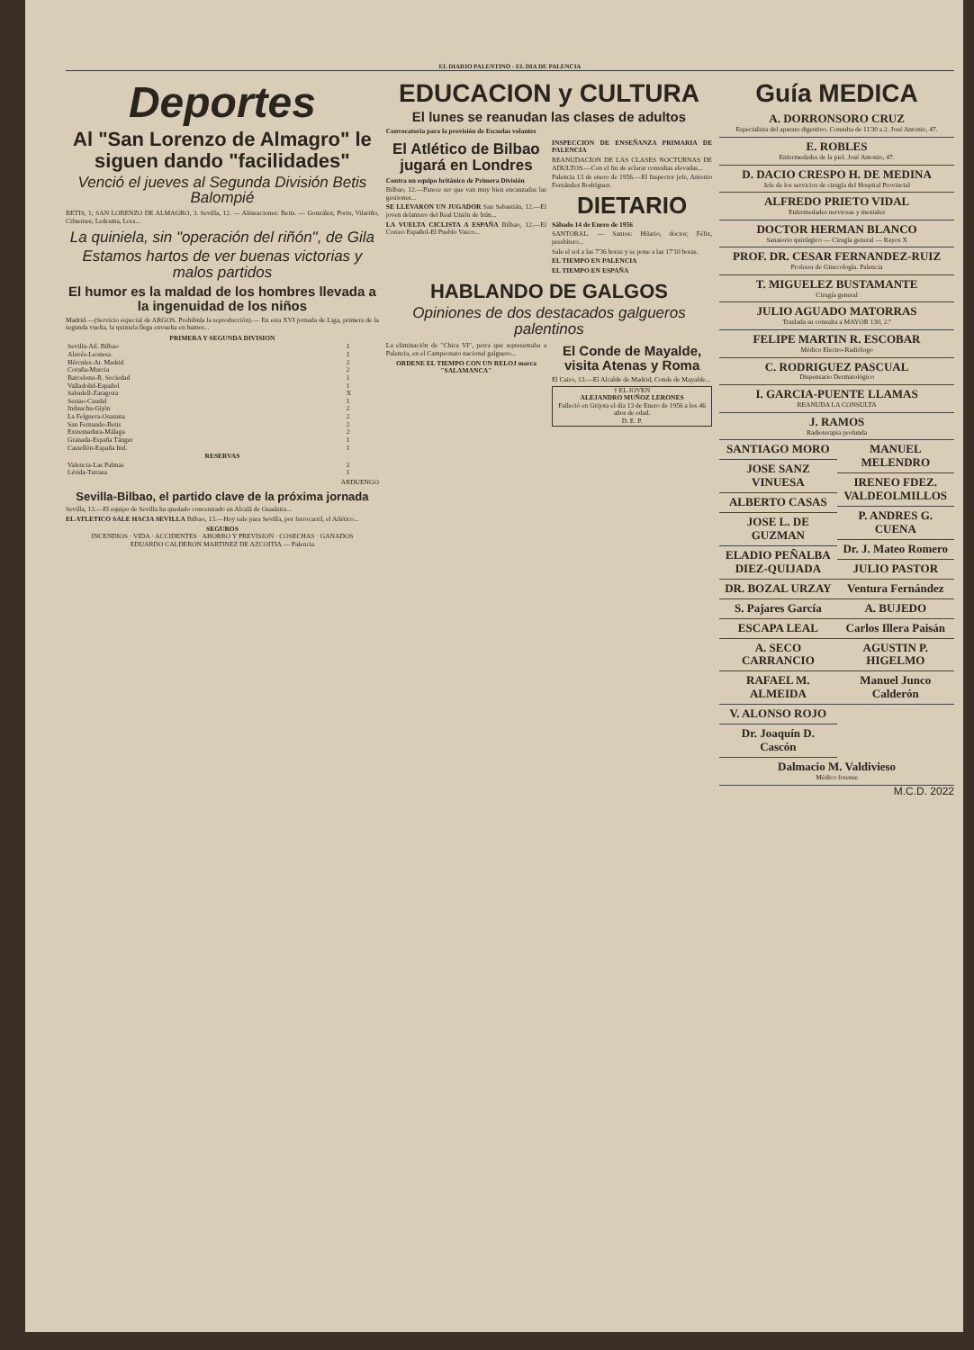EL DIARIO PALENTINO - EL DIA DE PALENCIA
Deportes
Al "San Lorenzo de Almagro" le siguen dando "facilidades"
Venció el jueves al Segunda División Betis Balompié
BETIS, 1; SAN LORENZO DE ALMAGRO, 3. Sevilla, 12. — Alineaciones: Betis. — González; Portu, Vilariño, Cifuentes; Ledesma, Lora...
La quiniela, sin "operación del riñón", de Gila
Estamos hartos de ver buenas victorias y malos partidos
El humor es la maldad de los hombres llevada a la ingenuidad de los niños
Madrid.—(Servicio especial de ARGOS. Prohibida la reproducción).— En esta XVI jornada de Liga, primera de la segunda vuelta, la quiniela llega envuelta en humor...
| PRIMERA Y SEGUNDA DIVISION | |
| --- | --- |
| Sevilla-Atl. Bilbao | 1 |
| Alavés-Leonesa | 1 |
| Hércules-At. Madrid | 2 |
| Coruña-Murcia | 2 |
| Barcelona-R. Sociedad | 1 |
| Valladolid-Español | 1 |
| Sabadell-Zaragoza | X |
| Sestao-Caudal | 1 |
| Indauchu-Gijón | 2 |
| La Felguera-Osasuna | 2 |
| San Fernando-Betis | 2 |
| Extremadura-Málaga | 2 |
| Granada-España Tánger | 1 |
| Castellón-España Ind. | 1 |
| RESERVAS | |
| Valencia-Las Palmas | 2 |
| Lérida-Tarrasa | 1 |
ARDUENGO
Sevilla-Bilbao, el partido clave de la próxima jornada
Sevilla, 13.—El equipo de Sevilla ha quedado concentrado en Alcalá de Guadaira...
EL ATLETICO SALE HACIA SEVILLA Bilbao, 13.—Hoy sale para Sevilla, por ferrocarril, el Atlético...
SEGUROS
INCENDIOS · VIDA · ACCIDENTES · AHORRO Y PREVISION · COSECHAS · GANADOS
EDUARDO CALDERON MARTINEZ DE AZCOITIA — Palencia
EDUCACION y CULTURA
El lunes se reanudan las clases de adultos
Convocatoria para la provisión de Escuelas volantes
El Atlético de Bilbao jugará en Londres
Contra un equipo británico de Primera División
Bilbao, 12.—Parece ser que van muy bien encauzadas las gestiones...
SE LLEVARON UN JUGADOR San Sebastián, 12.—El joven delantero del Real Unión de Irún...
LA VUELTA CICLISTA A ESPAÑA Bilbao, 12.—El Correo Español-El Pueblo Vasco...
INSPECCION DE ENSEÑANZA PRIMARIA DE PALENCIA
REANUDACION DE LAS CLASES NOCTURNAS DE ADULTOS.—Con el fin de aclarar consultas elevadas...
Palencia 13 de enero de 1956.—El Inspector jefe, Antonio Fernández Rodríguez.
DIETARIO
Sábado 14 de Enero de 1956
SANTORAL. — Santos: Hilario, doctor; Félix, presbítero...
Sale el sol a las 7'36 horas y se pone a las 17'10 horas.
EL TIEMPO EN PALENCIA
EL TIEMPO EN ESPAÑA
HABLANDO DE GALGOS
Opiniones de dos destacados galgueros palentinos
La eliminación de "Chica VI", perra que representaba a Palencia, en el Campeonato nacional galguero...
ORDENE EL TIEMPO CON UN RELOJ marca "SALAMANCA"
El Conde de Mayalde, visita Atenas y Roma
El Cairo, 13.—El Alcalde de Madrid, Conde de Mayalde...
† EL JOVEN
ALEJANDRO MUÑOZ LERONES
Falleció en Grijota el día 13 de Enero de 1956 a los 46 años de edad.
D. E. P.
Guía MEDICA
A. DORRONSORO CRUZ
Especialista del aparato digestivo. Consulta de 11'30 a 2. José Antonio, 47.
E. ROBLES
Enfermedades de la piel. José Antonio, 47.
D. DACIO CRESPO H. DE MEDINA
Jefe de los servicios de cirugía del Hospital Provincial
ALFREDO PRIETO VIDAL
Enfermedades nerviosas y mentales
DOCTOR HERMAN BLANCO
Sanatorio quirúrgico — Cirugía general — Rayos X
PROF. DR. CESAR FERNANDEZ-RUIZ
Profesor de Ginecología. Palencia
T. MIGUELEZ BUSTAMANTE
Cirugía general
JULIO AGUADO MATORRAS
Traslada su consulta a MAYOR 130, 2.º
FELIPE MARTIN R. ESCOBAR
Médico Electro-Radiólogo
C. RODRIGUEZ PASCUAL
Dispensario Dermatológico
I. GARCIA-PUENTE LLAMAS
REANUDA LA CONSULTA
J. RAMOS
Radioterapia profunda
SANTIAGO MORO
JOSE SANZ VINUESA
ALBERTO CASAS
JOSE L. DE GUZMAN
ELADIO PEÑALBA DIEZ-QUIJADA
DR. BOZAL URZAY
S. Pajares García
ESCAPA LEAL
A. SECO CARRANCIO
RAFAEL M. ALMEIDA
V. ALONSO ROJO
Dr. Joaquín D. Cascón
MANUEL MELENDRO
IRENEO FDEZ. VALDEOLMILLOS
P. ANDRES G. CUENA
Dr. J. Mateo Romero
JULIO PASTOR
Ventura Fernández
A. BUJEDO
Carlos Illera Paisán
AGUSTIN P. HIGELMO
Manuel Junco Calderón
Dalmacio M. Valdivieso
Médico forense
M.C.D. 2022